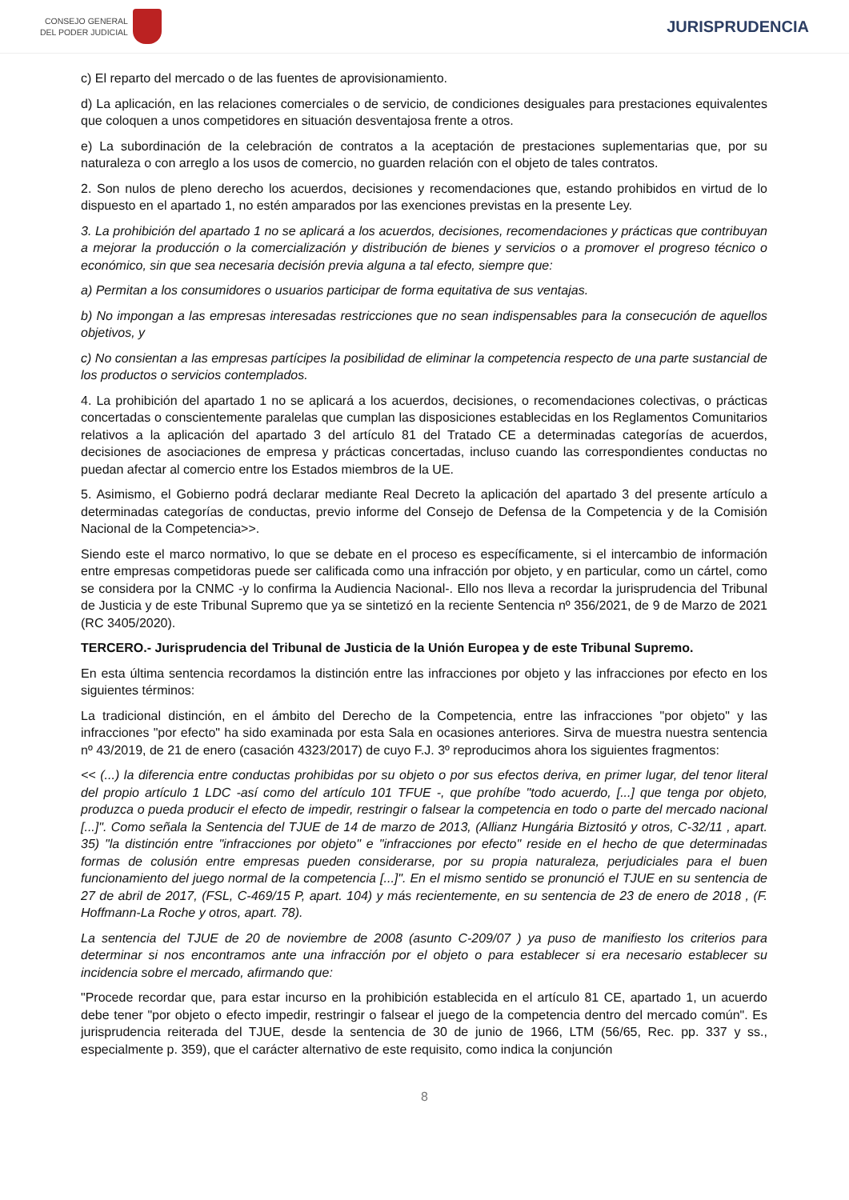CONSEJO GENERAL
DEL PODER JUDICIAL
JURISPRUDENCIA
c) El reparto del mercado o de las fuentes de aprovisionamiento.
d) La aplicación, en las relaciones comerciales o de servicio, de condiciones desiguales para prestaciones equivalentes que coloquen a unos competidores en situación desventajosa frente a otros.
e) La subordinación de la celebración de contratos a la aceptación de prestaciones suplementarias que, por su naturaleza o con arreglo a los usos de comercio, no guarden relación con el objeto de tales contratos.
2. Son nulos de pleno derecho los acuerdos, decisiones y recomendaciones que, estando prohibidos en virtud de lo dispuesto en el apartado 1, no estén amparados por las exenciones previstas en la presente Ley.
3. La prohibición del apartado 1 no se aplicará a los acuerdos, decisiones, recomendaciones y prácticas que contribuyan a mejorar la producción o la comercialización y distribución de bienes y servicios o a promover el progreso técnico o económico, sin que sea necesaria decisión previa alguna a tal efecto, siempre que:
a) Permitan a los consumidores o usuarios participar de forma equitativa de sus ventajas.
b) No impongan a las empresas interesadas restricciones que no sean indispensables para la consecución de aquellos objetivos, y
c) No consientan a las empresas partícipes la posibilidad de eliminar la competencia respecto de una parte sustancial de los productos o servicios contemplados.
4. La prohibición del apartado 1 no se aplicará a los acuerdos, decisiones, o recomendaciones colectivas, o prácticas concertadas o conscientemente paralelas que cumplan las disposiciones establecidas en los Reglamentos Comunitarios relativos a la aplicación del apartado 3 del artículo 81 del Tratado CE a determinadas categorías de acuerdos, decisiones de asociaciones de empresa y prácticas concertadas, incluso cuando las correspondientes conductas no puedan afectar al comercio entre los Estados miembros de la UE.
5. Asimismo, el Gobierno podrá declarar mediante Real Decreto la aplicación del apartado 3 del presente artículo a determinadas categorías de conductas, previo informe del Consejo de Defensa de la Competencia y de la Comisión Nacional de la Competencia>>.
Siendo este el marco normativo, lo que se debate en el proceso es específicamente, si el intercambio de información entre empresas competidoras puede ser calificada como una infracción por objeto, y en particular, como un cártel, como se considera por la CNMC -y lo confirma la Audiencia Nacional-. Ello nos lleva a recordar la jurisprudencia del Tribunal de Justicia y de este Tribunal Supremo que ya se sintetizó en la reciente Sentencia nº 356/2021, de 9 de Marzo de 2021 (RC 3405/2020).
TERCERO.- Jurisprudencia del Tribunal de Justicia de la Unión Europea y de este Tribunal Supremo.
En esta última sentencia recordamos la distinción entre las infracciones por objeto y las infracciones por efecto en los siguientes términos:
La tradicional distinción, en el ámbito del Derecho de la Competencia, entre las infracciones "por objeto" y las infracciones "por efecto" ha sido examinada por esta Sala en ocasiones anteriores. Sirva de muestra nuestra sentencia nº 43/2019, de 21 de enero (casación 4323/2017) de cuyo F.J. 3º reproducimos ahora los siguientes fragmentos:
<< (...) la diferencia entre conductas prohibidas por su objeto o por sus efectos deriva, en primer lugar, del tenor literal del propio artículo 1 LDC -así como del artículo 101 TFUE -, que prohíbe "todo acuerdo, [...] que tenga por objeto, produzca o pueda producir el efecto de impedir, restringir o falsear la competencia en todo o parte del mercado nacional [...]". Como señala la Sentencia del TJUE de 14 de marzo de 2013, (Allianz Hungária Biztositó y otros, C-32/11 , apart. 35) "la distinción entre "infracciones por objeto" e "infracciones por efecto" reside en el hecho de que determinadas formas de colusión entre empresas pueden considerarse, por su propia naturaleza, perjudiciales para el buen funcionamiento del juego normal de la competencia [...]". En el mismo sentido se pronunció el TJUE en su sentencia de 27 de abril de 2017, (FSL, C-469/15 P, apart. 104) y más recientemente, en su sentencia de 23 de enero de 2018 , (F. Hoffmann-La Roche y otros, apart. 78).
La sentencia del TJUE de 20 de noviembre de 2008 (asunto C-209/07 ) ya puso de manifiesto los criterios para determinar si nos encontramos ante una infracción por el objeto o para establecer si era necesario establecer su incidencia sobre el mercado, afirmando que:
"Procede recordar que, para estar incurso en la prohibición establecida en el artículo 81 CE, apartado 1, un acuerdo debe tener "por objeto o efecto impedir, restringir o falsear el juego de la competencia dentro del mercado común". Es jurisprudencia reiterada del TJUE, desde la sentencia de 30 de junio de 1966, LTM (56/65, Rec. pp. 337 y ss., especialmente p. 359), que el carácter alternativo de este requisito, como indica la conjunción
8